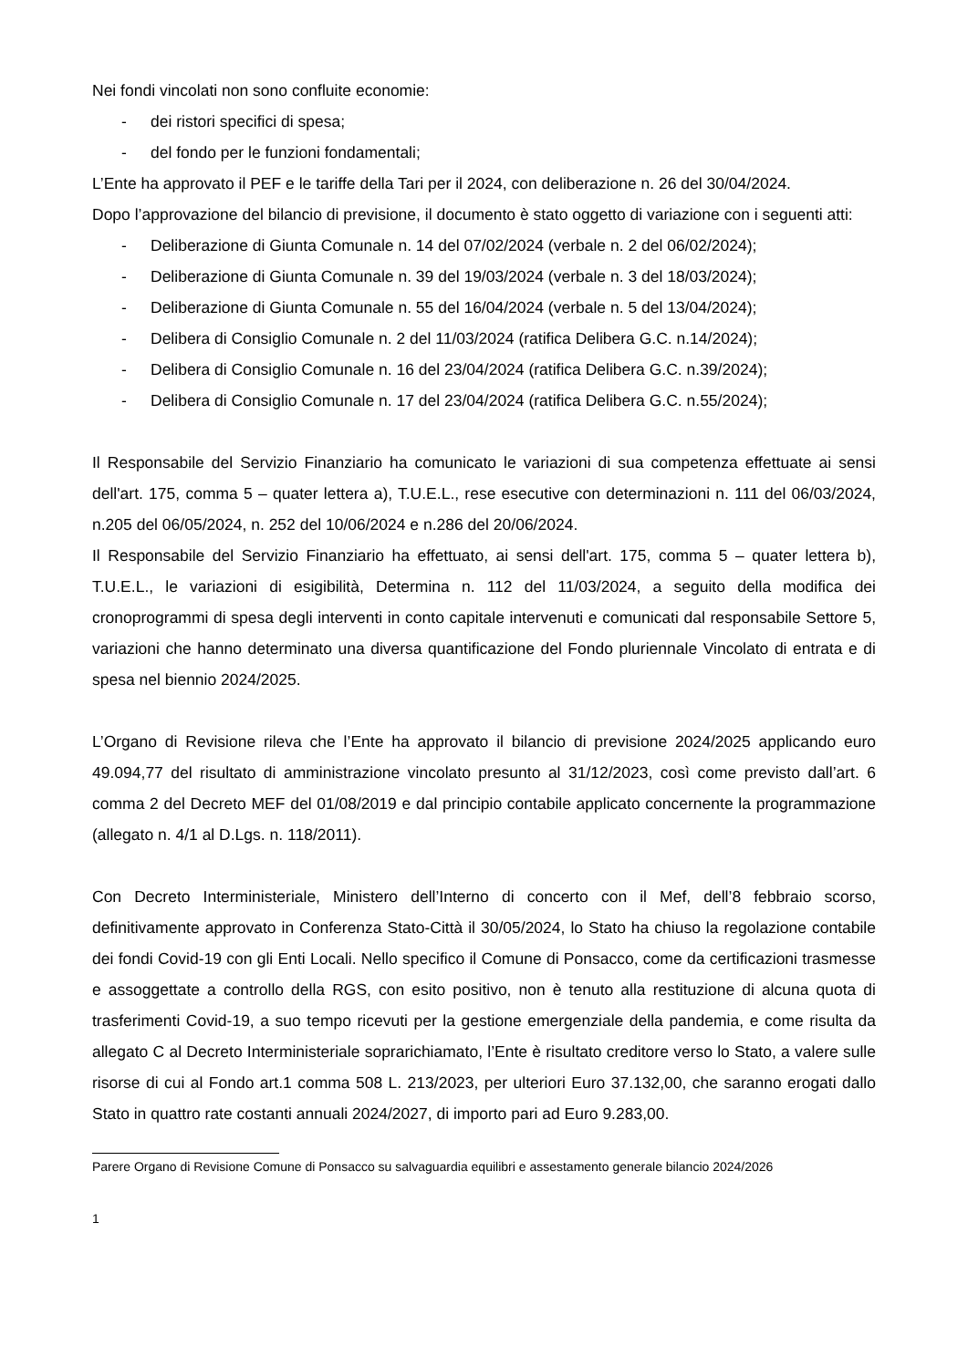Nei fondi vincolati non sono confluite economie:
- dei ristori specifici di spesa;
- del fondo per le funzioni fondamentali;
L’Ente ha approvato il PEF e le tariffe della Tari per il 2024, con deliberazione n. 26 del 30/04/2024.
Dopo l’approvazione del bilancio di previsione, il documento è stato oggetto di variazione con i seguenti atti:
- Deliberazione di Giunta Comunale n. 14 del 07/02/2024 (verbale n. 2 del 06/02/2024);
- Deliberazione di Giunta Comunale n. 39 del 19/03/2024 (verbale n. 3 del 18/03/2024);
- Deliberazione di Giunta Comunale n. 55 del 16/04/2024 (verbale n. 5 del 13/04/2024);
- Delibera di Consiglio Comunale n. 2 del 11/03/2024 (ratifica Delibera G.C. n.14/2024);
- Delibera di Consiglio Comunale n. 16 del 23/04/2024 (ratifica Delibera G.C. n.39/2024);
- Delibera di Consiglio Comunale n. 17 del 23/04/2024 (ratifica Delibera G.C. n.55/2024);
Il Responsabile del Servizio Finanziario ha comunicato le variazioni di sua competenza effettuate ai sensi dell'art. 175, comma 5 – quater lettera a), T.U.E.L., rese esecutive con determinazioni n. 111 del 06/03/2024, n.205 del 06/05/2024, n. 252 del 10/06/2024 e n.286 del 20/06/2024.
Il Responsabile del Servizio Finanziario ha effettuato, ai sensi dell'art. 175, comma 5 – quater lettera b), T.U.E.L., le variazioni di esigibilità, Determina n. 112 del 11/03/2024, a seguito della modifica dei cronoprogrammi di spesa degli interventi in conto capitale intervenuti e comunicati dal responsabile Settore 5, variazioni che hanno determinato una diversa quantificazione del Fondo pluriennale Vincolato di entrata e di spesa nel biennio 2024/2025.
L’Organo di Revisione rileva che l’Ente ha approvato il bilancio di previsione 2024/2025 applicando euro 49.094,77 del risultato di amministrazione vincolato presunto al 31/12/2023, così come previsto dall’art. 6 comma 2 del Decreto MEF del 01/08/2019 e dal principio contabile applicato concernente la programmazione (allegato n. 4/1 al D.Lgs. n. 118/2011).
Con Decreto Interministeriale, Ministero dell’Interno di concerto con il Mef, dell’8 febbraio scorso, definitivamente approvato in Conferenza Stato-Città il 30/05/2024, lo Stato ha chiuso la regolazione contabile dei fondi Covid-19 con gli Enti Locali. Nello specifico il Comune di Ponsacco, come da certificazioni trasmesse e assoggettate a controllo della RGS, con esito positivo, non è tenuto alla restituzione di alcuna quota di trasferimenti Covid-19, a suo tempo ricevuti per la gestione emergenziale della pandemia, e come risulta da allegato C al Decreto Interministeriale soprarichiamato, l’Ente è risultato creditore verso lo Stato, a valere sulle risorse di cui al Fondo art.1 comma 508 L. 213/2023, per ulteriori Euro 37.132,00, che saranno erogati dallo Stato in quattro rate costanti annuali 2024/2027, di importo pari ad Euro 9.283,00.
Parere Organo di Revisione Comune di Ponsacco su salvaguardia equilibri e assestamento generale bilancio 2024/2026
1